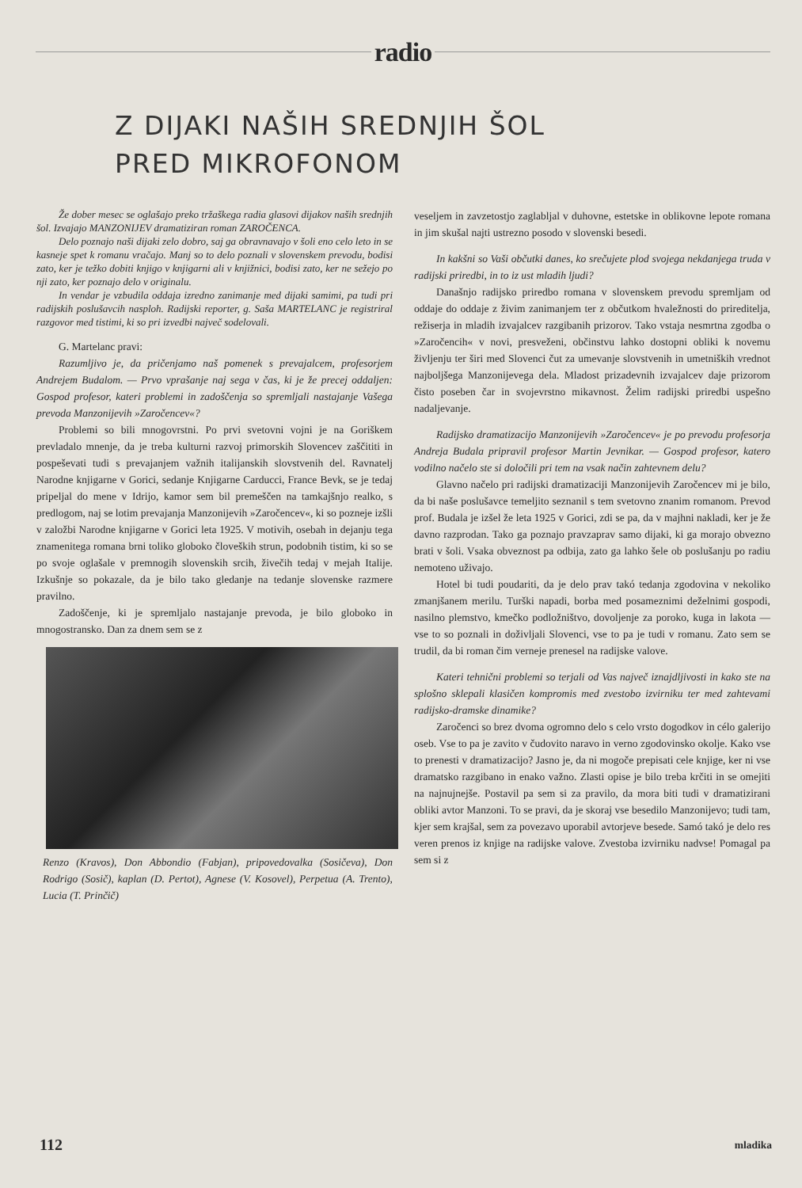radio
Z DIJAKI NAŠIH SREDNJIH ŠOL
PRED MIKROFONOM
Že dober mesec se oglašajo preko tržaškega radia glasovi dijakov naših srednjih šol. Izvajajo MANZONIJEV dramatiziran roman ZAROČENCA.
Delo poznajo naši dijaki zelo dobro, saj ga obravnavajo v šoli eno celo leto in se kasneje spet k romanu vračajo. Manj so to delo poznali v slovenskem prevodu, bodisi zato, ker je težko dobiti knjigo v knjigarni ali v knjižnici, bodisi zato, ker ne sežejo po nji zato, ker poznajo delo v originalu.
In vendar je vzbudila oddaja izredno zanimanje med dijaki samimi, pa tudi pri radijskih poslušavcih nasploh. Radijski reporter, g. Saša MARTELANC je registriral razgovor med tistimi, ki so pri izvedbi največ sodelovali.
G. Martelanc pravi:
Razumljivo je, da pričenjamo naš pomenek s prevajalcem, profesorjem Andrejem Budalom. — Prvo vprašanje naj sega v čas, ki je že precej oddaljen: Gospod profesor, kateri problemi in zadoščenja so spremljali nastajanje Vašega prevoda Manzonijevih »Zaročencev«?
Problemi so bili mnogovrstni. Po prvi svetovni vojni je na Goriškem prevladalo mnenje, da je treba kulturni razvoj primorskih Slovencev zaščititi in pospeševati tudi s prevajanjem važnih italijanskih slovstvenih del. Ravnatelj Narodne knjigarne v Gorici, sedanje Knjigarne Carducci, France Bevk, se je tedaj pripeljal do mene v Idrijo, kamor sem bil premeščen na tamkajšnjo realko, s predlogom, naj se lotim prevajanja Manzonijevih »Zaročencev«, ki so pozneje izšli v založbi Narodne knjigarne v Gorici leta 1925. V motivih, osebah in dejanju tega znamenitega romana brni toliko globoko človeških strun, podobnih tistim, ki so se po svoje oglašale v premnogih slovenskih srcih, živečih tedaj v mejah Italije. Izkušnje so pokazale, da je bilo tako gledanje na tedanje slovenske razmere pravilno.
Zadoščenje, ki je spremljalo nastajanje prevoda, je bilo globoko in mnogostransko. Dan za dnem sem se z
Renzo (Kravos), Don Abbondio (Fabjan), pripovedovalka (Sosičeva), Don Rodrigo (Sosič), kaplan (D. Pertot), Agnese (V. Kosovel), Perpetua (A. Trento), Lucia (T. Prinčič)
veseljem in zavzetostjo zaglabljal v duhovne, estetske in oblikovne lepote romana in jim skušal najti ustrezno posodo v slovenski besedi.
In kakšni so Vaši občutki danes, ko srečujete plod svojega nekdanjega truda v radijski priredbi, in to iz ust mladih ljudi?
Današnjo radijsko priredbo romana v slovenskem prevodu spremljam od oddaje do oddaje z živim zanimanjem ter z občutkom hvaležnosti do prireditelja, režiserja in mladih izvajalcev razgibanih prizorov. Tako vstaja nesmrtna zgodba o »Zaročencih« v novi, presveženi, občinstvu lahko dostopni obliki k novemu življenju ter širi med Slovenci čut za umevanje slovstvenih in umetniških vrednot najboljšega Manzonijevega dela. Mladost prizadevnih izvajalcev daje prizorom čisto poseben čar in svojevrstno mikavnost. Želim radijski priredbi uspešno nadaljevanje.
Radijsko dramatizacijo Manzonijevih »Zaročencev« je po prevodu profesorja Andreja Budala pripravil profesor Martin Jevnikar. — Gospod profesor, katero vodilno načelo ste si določili pri tem na vsak način zahtevnem delu?
Glavno načelo pri radijski dramatizaciji Manzonijevih Zaročencev mi je bilo, da bi naše poslušavce temeljito seznanil s tem svetovno znanim romanom. Prevod prof. Budala je izšel že leta 1925 v Gorici, zdi se pa, da v majhni nakladi, ker je že davno razprodan. Tako ga poznajo pravzaprav samo dijaki, ki ga morajo obvezno brati v šoli. Vsaka obveznost pa odbija, zato ga lahko šele ob poslušanju po radiu nemoteno uživajo.
Hotel bi tudi poudariti, da je delo prav takó tedanja zgodovina v nekoliko zmanjšanem merilu. Turški napadi, borba med posameznimi deželnimi gospodi, nasilno plemstvo, kmečko podložništvo, dovoljenje za poroko, kuga in lakota — vse to so poznali in doživljali Slovenci, vse to pa je tudi v romanu. Zato sem se trudil, da bi roman čim verneje prenesel na radijske valove.
Kateri tehnični problemi so terjali od Vas največ iznajdljivosti in kako ste na splošno sklepali klasičen kompromis med zvestobo izvirniku ter med zahtevami radijsko-dramske dinamike?
Zaročenci so brez dvoma ogromno delo s celo vrsto dogodkov in célo galerijo oseb. Vse to pa je zavito v čudovito naravo in verno zgodovinsko okolje. Kako vse to prenesti v dramatizacijo? Jasno je, da ni mogoče prepisati cele knjige, ker ni vse dramatsko razgibano in enako važno. Zlasti opise je bilo treba krčiti in se omejiti na najnujnejše. Postavil pa sem si za pravilo, da mora biti tudi v dramatizirani obliki avtor Manzoni. To se pravi, da je skoraj vse besedilo Manzonijevo; tudi tam, kjer sem krajšal, sem za povezavo uporabil avtorjeve besede. Samó takó je delo res veren prenos iz knjige na radijske valove. Zvestoba izvirniku nadvse! Pomagal pa sem si z
112 mladika